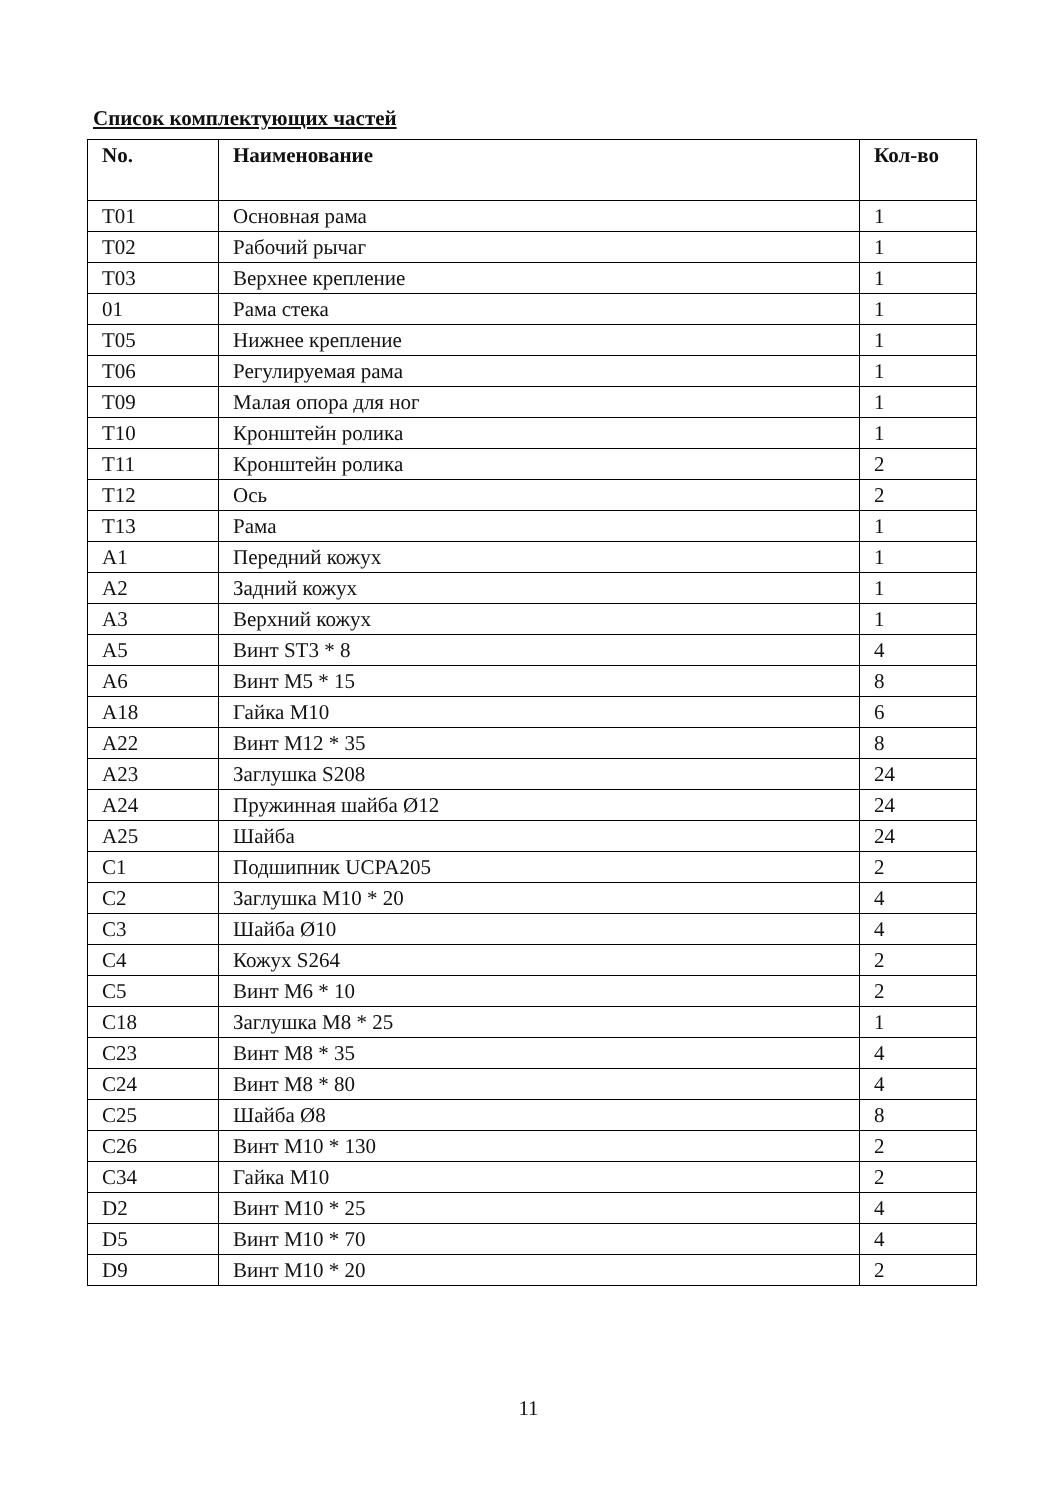Список комплектующих частей
| No. | Наименование | Кол-во |
| --- | --- | --- |
| T01 | Основная рама | 1 |
| T02 | Рабочий рычаг | 1 |
| T03 | Верхнее крепление | 1 |
| 01 | Рама стека | 1 |
| T05 | Нижнее крепление | 1 |
| T06 | Регулируемая рама | 1 |
| T09 | Малая опора для ног | 1 |
| T10 | Кронштейн ролика | 1 |
| T11 | Кронштейн ролика | 2 |
| T12 | Ось | 2 |
| T13 | Рама | 1 |
| A1 | Передний кожух | 1 |
| A2 | Задний кожух | 1 |
| A3 | Верхний кожух | 1 |
| A5 | Винт ST3 * 8 | 4 |
| A6 | Винт M5 * 15 | 8 |
| A18 | Гайка M10 | 6 |
| A22 | Винт M12 * 35 | 8 |
| A23 | Заглушка S208 | 24 |
| A24 | Пружинная шайба Ø12 | 24 |
| A25 | Шайба | 24 |
| C1 | Подшипник UCPA205 | 2 |
| C2 | Заглушка M10 * 20 | 4 |
| C3 | Шайба Ø10 | 4 |
| C4 | Кожух S264 | 2 |
| C5 | Винт M6 * 10 | 2 |
| C18 | Заглушка M8 * 25 | 1 |
| C23 | Винт M8 * 35 | 4 |
| C24 | Винт M8 * 80 | 4 |
| C25 | Шайба Ø8 | 8 |
| C26 | Винт M10 * 130 | 2 |
| C34 | Гайка M10 | 2 |
| D2 | Винт M10 * 25 | 4 |
| D5 | Винт M10 * 70 | 4 |
| D9 | Винт M10 * 20 | 2 |
11